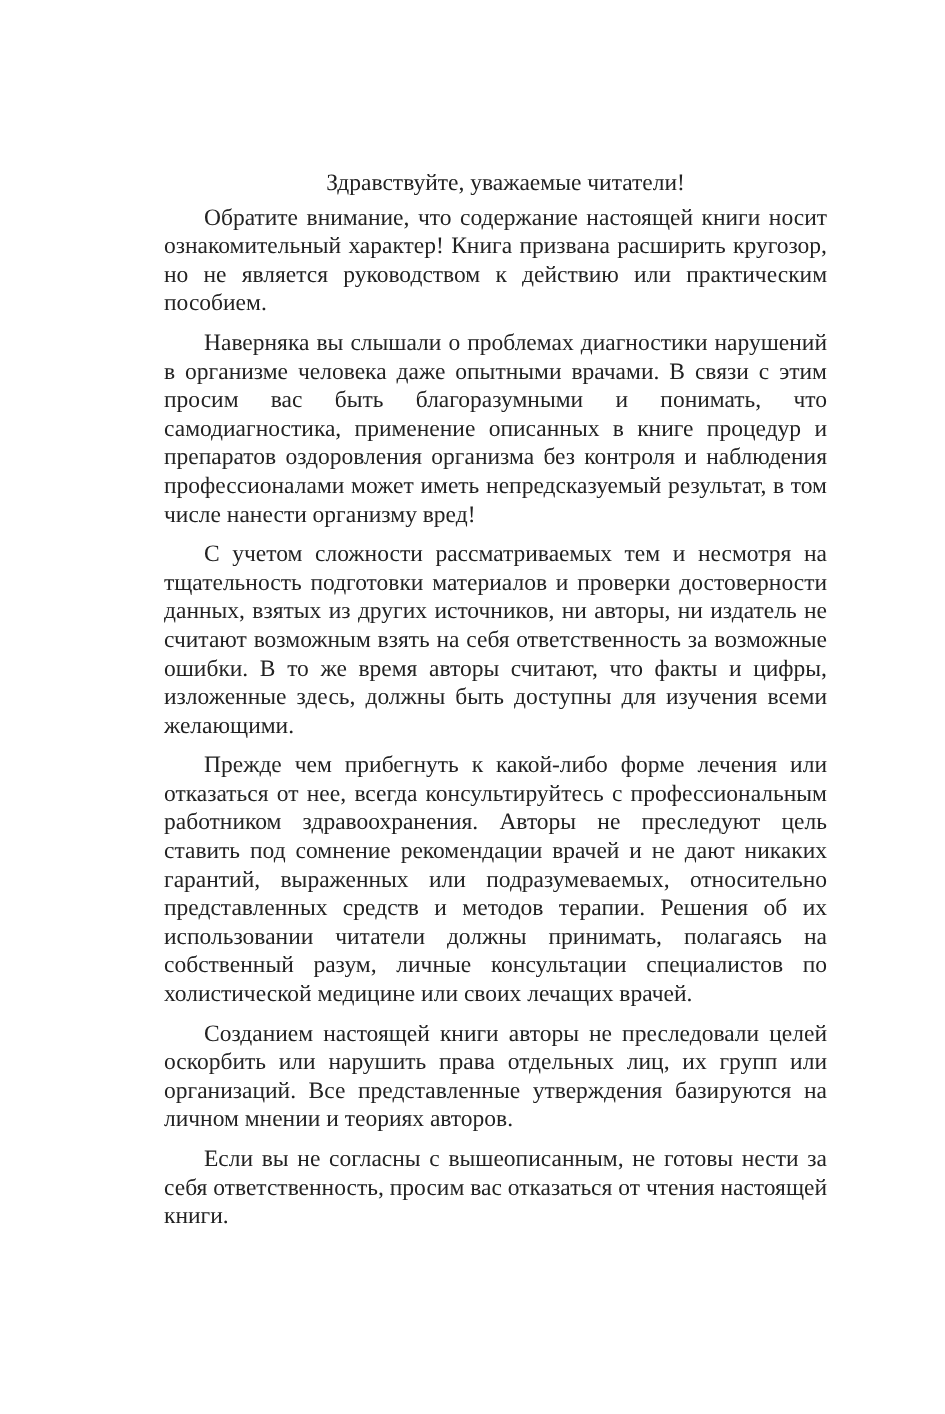Здравствуйте, уважаемые читатели!
Обратите внимание, что содержание настоящей книги носит ознакомительный характер! Книга призвана расширить кругозор, но не является руководством к действию или практическим пособием.
Наверняка вы слышали о проблемах диагностики нарушений в организме человека даже опытными врачами. В связи с этим просим вас быть благоразумными и понимать, что самодиагностика, применение описанных в книге процедур и препаратов оздоровления организма без контроля и наблюдения профессионалами может иметь непредсказуемый результат, в том числе нанести организму вред!
С учетом сложности рассматриваемых тем и несмотря на тщательность подготовки материалов и проверки достоверности данных, взятых из других источников, ни авторы, ни издатель не считают возможным взять на себя ответственность за возможные ошибки. В то же время авторы считают, что факты и цифры, изложенные здесь, должны быть доступны для изучения всеми желающими.
Прежде чем прибегнуть к какой-либо форме лечения или отказаться от нее, всегда консультируйтесь с профессиональным работником здравоохранения. Авторы не преследуют цель ставить под сомнение рекомендации врачей и не дают никаких гарантий, выраженных или подразумеваемых, относительно представленных средств и методов терапии. Решения об их использовании читатели должны принимать, полагаясь на собственный разум, личные консультации специалистов по холистической медицине или своих лечащих врачей.
Созданием настоящей книги авторы не преследовали целей оскорбить или нарушить права отдельных лиц, их групп или организаций. Все представленные утверждения базируются на личном мнении и теориях авторов.
Если вы не согласны с вышеописанным, не готовы нести за себя ответственность, просим вас отказаться от чтения настоящей книги.